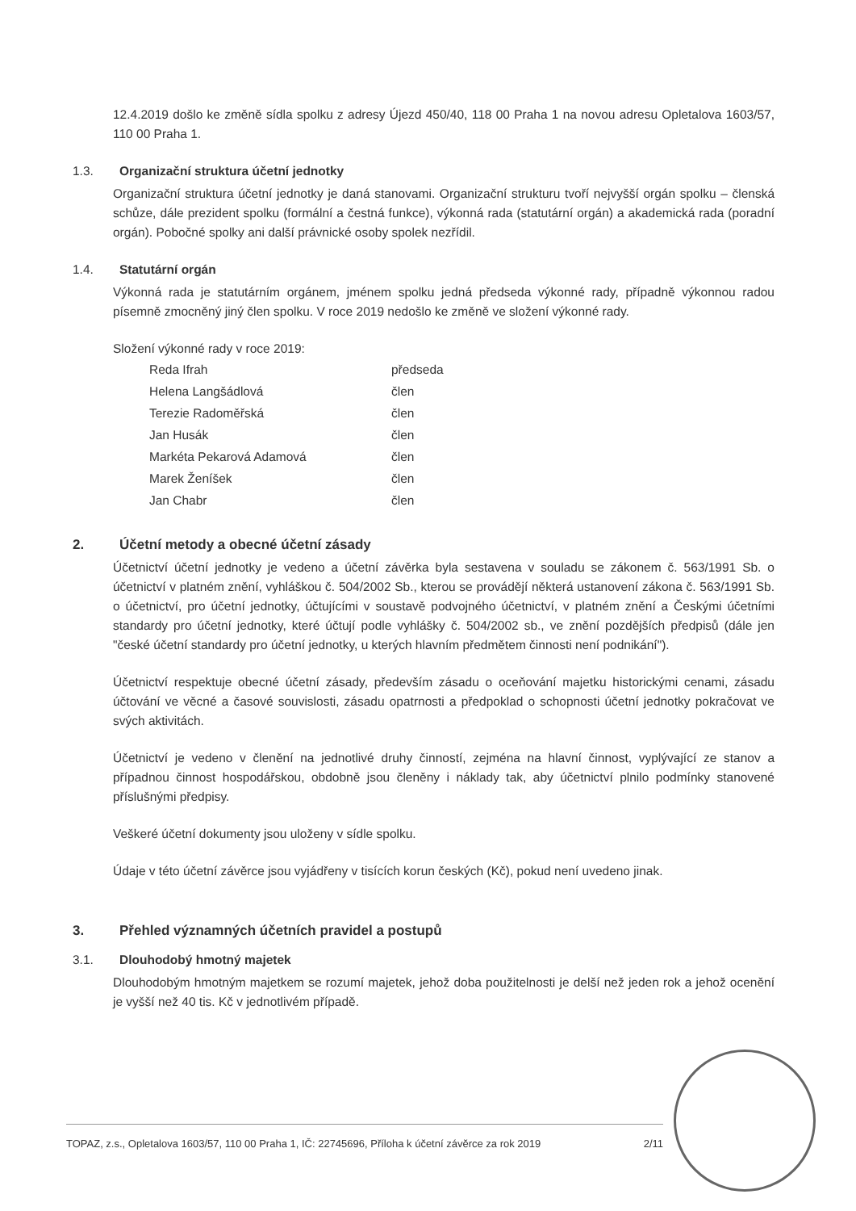12.4.2019 došlo ke změně sídla spolku z adresy Újezd 450/40, 118 00 Praha 1 na novou adresu Opletalova 1603/57, 110 00 Praha 1.
1.3. Organizační struktura účetní jednotky
Organizační struktura účetní jednotky je daná stanovami. Organizační strukturu tvoří nejvyšší orgán spolku – členská schůze, dále prezident spolku (formální a čestná funkce), výkonná rada (statutární orgán) a akademická rada (poradní orgán). Pobočné spolky ani další právnické osoby spolek nezřídil.
1.4. Statutární orgán
Výkonná rada je statutárním orgánem, jménem spolku jedná předseda výkonné rady, případně výkonnou radou písemně zmocněný jiný člen spolku. V roce 2019 nedošlo ke změně ve složení výkonné rady.
Složení výkonné rady v roce 2019:
| Reda Ifrah | předseda |
| Helena Langšádlová | člen |
| Terezie Radoměřská | člen |
| Jan Husák | člen |
| Markéta Pekarová Adamová | člen |
| Marek Ženíšek | člen |
| Jan Chabr | člen |
2. Účetní metody a obecné účetní zásady
Účetnictví účetní jednotky je vedeno a účetní závěrka byla sestavena v souladu se zákonem č. 563/1991 Sb. o účetnictví v platném znění, vyhláškou č. 504/2002 Sb., kterou se provádějí některá ustanovení zákona č. 563/1991 Sb. o účetnictví, pro účetní jednotky, účtujícími v soustavě podvojného účetnictví, v platném znění a Českými účetními standardy pro účetní jednotky, které účtují podle vyhlášky č. 504/2002 sb., ve znění pozdějších předpisů (dále jen "české účetní standardy pro účetní jednotky, u kterých hlavním předmětem činnosti není podnikání").
Účetnictví respektuje obecné účetní zásady, především zásadu o oceňování majetku historickými cenami, zásadu účtování ve věcné a časové souvislosti, zásadu opatrnosti a předpoklad o schopnosti účetní jednotky pokračovat ve svých aktivitách.
Účetnictví je vedeno v členění na jednotlivé druhy činností, zejména na hlavní činnost, vyplývající ze stanov a případnou činnost hospodářskou, obdobně jsou členěny i náklady tak, aby účetnictví plnilo podmínky stanovené příslušnými předpisy.
Veškeré účetní dokumenty jsou uloženy v sídle spolku.
Údaje v této účetní závěrce jsou vyjádřeny v tisících korun českých (Kč), pokud není uvedeno jinak.
3. Přehled významných účetních pravidel a postupů
3.1. Dlouhodobý hmotný majetek
Dlouhodobým hmotným majetkem se rozumí majetek, jehož doba použitelnosti je delší než jeden rok a jehož ocenění je vyšší než 40 tis. Kč v jednotlivém případě.
TOPAZ, z.s., Opletalova 1603/57, 110 00 Praha 1, IČ: 22745696, Příloha k účetní závěrce za rok 2019 2/11